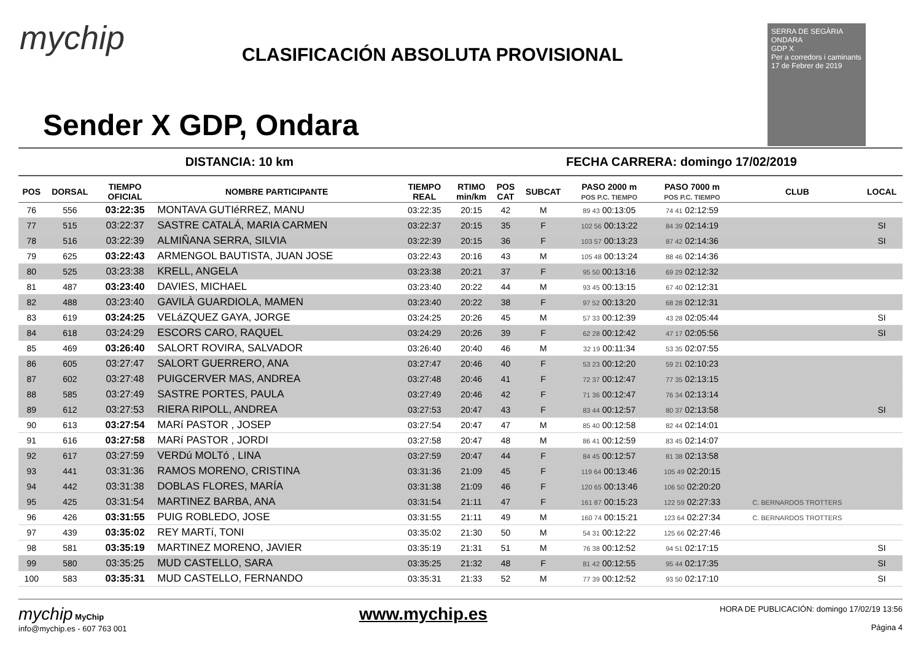mychip
CLASIFICACIÓN ABSOLUTA PROVISIONAL
Sender X GDP, Ondara
SERRA DE SEGÀRIA ONDARA
GDP X
Per a corredors i caminants
17 de Febrer de 2019
DISTANCIA: 10 km FECHA CARRERA: domingo 17/02/2019
| POS | DORSAL | TIEMPO OFICIAL | NOMBRE PARTICIPANTE | TIEMPO REAL | RTIMO min/km | POS CAT | SUBCAT | PASO 2000 m POS P.C. TIEMPO | PASO 7000 m POS P.C. TIEMPO | CLUB | LOCAL |
| --- | --- | --- | --- | --- | --- | --- | --- | --- | --- | --- | --- |
| 76 | 556 | 03:22:35 | MONTAVA GUTIéRREZ, MANU | 03:22:35 | 20:15 | 42 | M | 89 43 00:13:05 | 74 41 02:12:59 | | |
| 77 | 515 | 03:22:37 | SASTRE CATALÁ, MARIA CARMEN | 03:22:37 | 20:15 | 35 | F | 102 56 00:13:22 | 84 39 02:14:19 | | SI |
| 78 | 516 | 03:22:39 | ALMIÑANA SERRA, SILVIA | 03:22:39 | 20:15 | 36 | F | 103 57 00:13:23 | 87 42 02:14:36 | | SI |
| 79 | 625 | 03:22:43 | ARMENGOL BAUTISTA, JUAN JOSE | 03:22:43 | 20:16 | 43 | M | 105 48 00:13:24 | 88 46 02:14:36 | | |
| 80 | 525 | 03:23:38 | KRELL, ANGELA | 03:23:38 | 20:21 | 37 | F | 95 50 00:13:16 | 69 29 02:12:32 | | |
| 81 | 487 | 03:23:40 | DAVIES, MICHAEL | 03:23:40 | 20:22 | 44 | M | 93 45 00:13:15 | 67 40 02:12:31 | | |
| 82 | 488 | 03:23:40 | GAVILÀ GUARDIOLA, MAMEN | 03:23:40 | 20:22 | 38 | F | 97 52 00:13:20 | 68 28 02:12:31 | | |
| 83 | 619 | 03:24:25 | VELáZQUEZ GAYA, JORGE | 03:24:25 | 20:26 | 45 | M | 57 33 00:12:39 | 43 28 02:05:44 | | SI |
| 84 | 618 | 03:24:29 | ESCORS CARO, RAQUEL | 03:24:29 | 20:26 | 39 | F | 62 28 00:12:42 | 47 17 02:05:56 | | SI |
| 85 | 469 | 03:26:40 | SALORT ROVIRA, SALVADOR | 03:26:40 | 20:40 | 46 | M | 32 19 00:11:34 | 53 35 02:07:55 | | |
| 86 | 605 | 03:27:47 | SALORT GUERRERO, ANA | 03:27:47 | 20:46 | 40 | F | 53 23 00:12:20 | 59 21 02:10:23 | | |
| 87 | 602 | 03:27:48 | PUIGCERVER MAS, ANDREA | 03:27:48 | 20:46 | 41 | F | 72 37 00:12:47 | 77 35 02:13:15 | | |
| 88 | 585 | 03:27:49 | SASTRE PORTES, PAULA | 03:27:49 | 20:46 | 42 | F | 71 36 00:12:47 | 76 34 02:13:14 | | |
| 89 | 612 | 03:27:53 | RIERA RIPOLL, ANDREA | 03:27:53 | 20:47 | 43 | F | 83 44 00:12:57 | 80 37 02:13:58 | | SI |
| 90 | 613 | 03:27:54 | MARí PASTOR , JOSEP | 03:27:54 | 20:47 | 47 | M | 85 40 00:12:58 | 82 44 02:14:01 | | |
| 91 | 616 | 03:27:58 | MARí PASTOR , JORDI | 03:27:58 | 20:47 | 48 | M | 86 41 00:12:59 | 83 45 02:14:07 | | |
| 92 | 617 | 03:27:59 | VERDú MOLTó , LINA | 03:27:59 | 20:47 | 44 | F | 84 45 00:12:57 | 81 38 02:13:58 | | |
| 93 | 441 | 03:31:36 | RAMOS MORENO, CRISTINA | 03:31:36 | 21:09 | 45 | F | 119 64 00:13:46 | 105 49 02:20:15 | | |
| 94 | 442 | 03:31:38 | DOBLAS FLORES, MARÍA | 03:31:38 | 21:09 | 46 | F | 120 65 00:13:46 | 106 50 02:20:20 | | |
| 95 | 425 | 03:31:54 | MARTINEZ BARBA, ANA | 03:31:54 | 21:11 | 47 | F | 161 87 00:15:23 | 122 59 02:27:33 | C. BERNARDOS TROTTERS | |
| 96 | 426 | 03:31:55 | PUIG ROBLEDO, JOSE | 03:31:55 | 21:11 | 49 | M | 160 74 00:15:21 | 123 64 02:27:34 | C. BERNARDOS TROTTERS | |
| 97 | 439 | 03:35:02 | REY MARTí, TONI | 03:35:02 | 21:30 | 50 | M | 54 31 00:12:22 | 125 66 02:27:46 | | |
| 98 | 581 | 03:35:19 | MARTINEZ MORENO, JAVIER | 03:35:19 | 21:31 | 51 | M | 76 38 00:12:52 | 94 51 02:17:15 | | SI |
| 99 | 580 | 03:35:25 | MUD CASTELLO, SARA | 03:35:25 | 21:32 | 48 | F | 81 42 00:12:55 | 95 44 02:17:35 | | SI |
| 100 | 583 | 03:35:31 | MUD CASTELLO, FERNANDO | 03:35:31 | 21:33 | 52 | M | 77 39 00:12:52 | 93 50 02:17:10 | | SI |
mychip MyChip
info@mychip.es - 607 763 001
www.mychip.es
HORA DE PUBLICACIÓN: domingo 17/02/19 13:56
Página 4